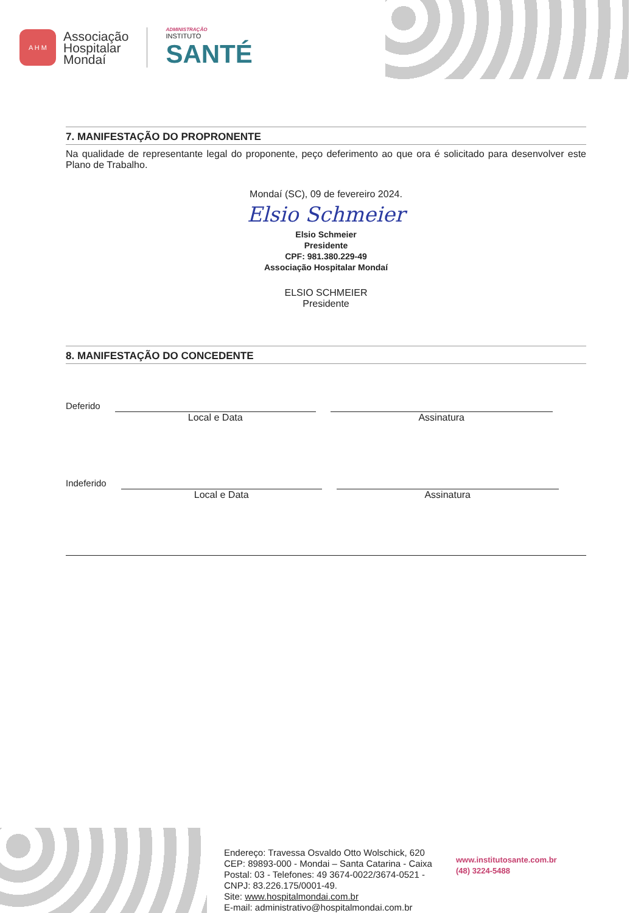A H M
Associação
Hospitalar
Mondaí
ADMINISTRAÇÃO
INSTITUTO
SANTÉ
7. MANIFESTAÇÃO DO PROPRONENTE
Na qualidade de representante legal do proponente, peço deferimento ao que ora é solicitado para desenvolver este Plano de Trabalho.
Mondaí (SC), 09 de fevereiro 2024.
Elsio Schmeier
Elsio Schmeier
Presidente
CPF: 981.380.229-49
Associação Hospitalar Mondaí
ELSIO SCHMEIER
Presidente
8. MANIFESTAÇÃO DO CONCEDENTE
Deferido Local e Data Assinatura
Indeferido Local e Data Assinatura
Endereço: Travessa Osvaldo Otto Wolschick, 620 CEP: 89893-000 - Mondai – Santa Catarina - Caixa Postal: 03 - Telefones: 49 3674-0022/3674-0521 - CNPJ: 83.226.175/0001-49.
Site: www.hospitalmondai.com.br
E-mail: administrativo@hospitalmondai.com.br
www.institutosante.com.br
(48) 3224-5488